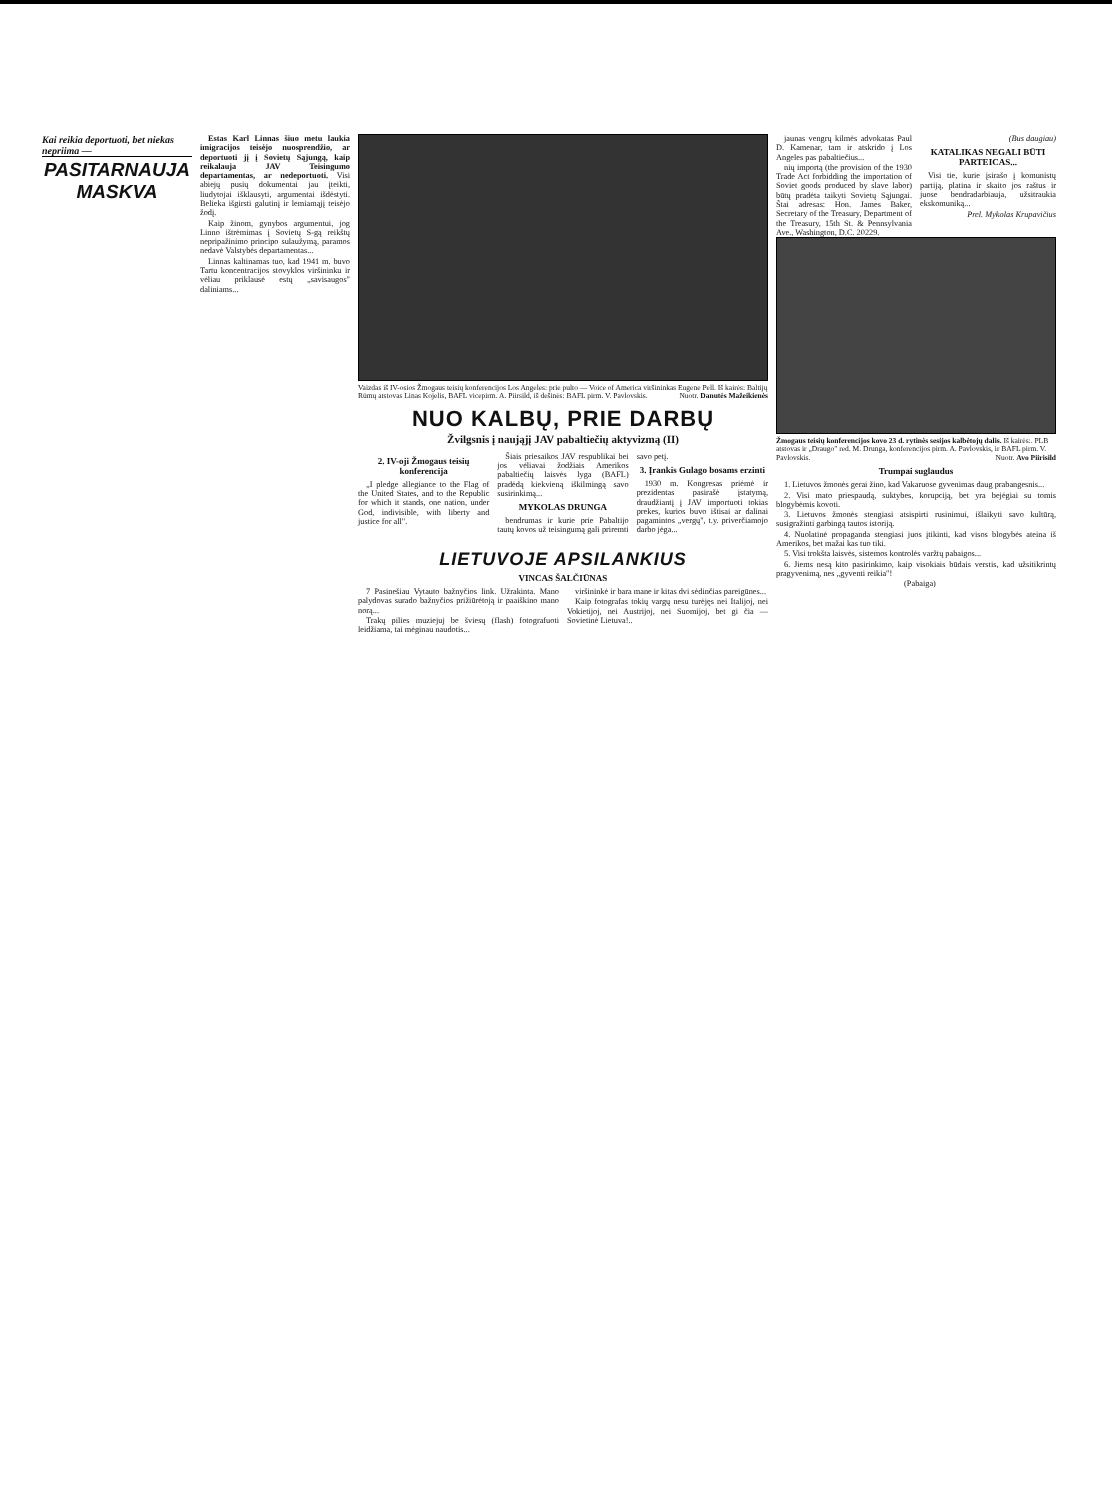Kai reikia deportuoti, bet niekas nepriima —
PASITARNAUJA MASKVA
Estas Karl Linnas šiuo metu laukia imigracijos teisėjo nuosprendžio, ar deportuoti jį į Sovietų Sąjungą, kaip reikalauja JAV Teisingumo departamentas, ar nedeportuoti. Visi abiejų pusių dokumentai jau įteikti, liudytojai išklausyti, argumentai išdėstyti. Belieka išgirsti galutinį ir lemiamąjį teisėjo žodį.
Kaip žinom, gynybos argumentui, jog Linno ištrėmimas į Sovietų S-gą reikštų nepripažinimo principo sulaužymą, paramos nedavė Valstybės departamentas...
Linnas kaltinamas tuo, kad 1941 m. buvo Tartu koncentracijos stovyklos viršininku ir vėliau priklausė estų „savisaugos" daliniams...
Vaizdas iš IV-osios Žmogaus teisių konferencijos Los Angeles: prie pulto — Voice of America viršininkas Eugene Pell. Iš kairės: Baltijų Rūmų atstovas Linas Kojelis, BAFL vicepirm. A. Piirsild, iš dešinės: BAFL pirm. V. Pavlovskis. Nuotr. Danutės Mažeikienės
NUO KALBŲ, PRIE DARBŲ
Žvilgsnis į naująjį JAV pabaltiečių aktyvizmą (II)
2. IV-oji Žmogaus teisių konferencija
„I pledge allegiance to the Flag of the United States, and to the Republic for which it stands, one nation, under God, indivisible, with liberty and justice for all".
Šiais priesaikos JAV respublikai bei jos vėliavai žodžiais Amerikos pabaltiečių laisvės lyga (BAFL) pradėdą kiekvieną iškilmingą savo susirinkimą...
MYKOLAS DRUNGA
bendrumas ir kurie prie Pabaltijo tautų kovos už teisingumą gali priremti savo petį.
3. Įrankis Gulago bosams erzinti
1930 m. Kongresas priėmė ir prezidentas pasirašė įstatymą, draudžiantį į JAV importuoti tokias prekes, kurios buvo ištisai ar dalinai pagamintos „vergų", t.y. priverčiamojo darbo jėga...
LIETUVOJE APSILANKIUS
VINCAS ŠALČIŪNAS
7 Pasinešiau Vytauto bažnyčios link. Užrakinta. Mano palydovas surado bažnyčios prižiūrėtoją ir paaiškino mano norą...
Trakų pilies muziejuj be šviesų (flash) fotografuoti leidžiama, tai mėginau naudotis...
viršininkė ir bara mane ir kitas dvi sėdinčias pareigūnes...
Kaip fotografas tokių vargų nesu turėjęs nei Italijoj, nei Vokietijoj, nei Austrijoj, nei Suomijoj, bet gi čia — Sovietinė Lietuva!..
jaunas vengrų kilmės advokatas Paul D. Kamenar, tam ir atskrido į Los Angeles pas pabaltiečius...
nių importą (the provision of the 1930 Trade Act forbidding the importation of Soviet goods produced by slave labor) būtų pradėta taikyti Sovietų Sąjungai. Štai adresas: Hon. James Baker, Secretary of the Treasury, Department of the Treasury, 15th St. & Pennsylvania Ave., Washington, D.C. 20229.
(Bus daugiau)
KATALIKAS NEGALI BŪTI PARTEICAS...
Visi tie, kurie įsirašo į komunistų partiją, platina ir skaito jos raštus ir juose bendradarbiauja, užsitraukia ekskomuniką...
Prel. Mykolas Krupavičius
Žmogaus teisių konferencijos kovo 23 d. rytinės sesijos kalbėtojų dalis. Iš kairės:. PLB atstovas ir „Draugo" red. M. Drunga, konferencijos pirm. A. Pavlovskis, ir BAFL pirm. V. Pavlovskis. Nuotr. Avo Piirisild
Trumpai suglaudus
1. Lietuvos žmonės gerai žino, kad Vakaruose gyvenimas daug prabangesnis...
2. Visi mato priespaudą, suktybes, korupciją, bet yra bejėgiai su tomis blogybėmis kovoti.
3. Lietuvos žmonės stengiasi atsispirti rusinimui, išlaikyti savo kultūrą, susigražinti garbingą tautos istoriją.
4. Nuolatinė propaganda stengiasi juos įtikinti, kad visos blogybės ateina iš Amerikos, bet mažai kas tuo tiki.
5. Visi trokšta laisvės, sistemos kontrolės varžtų pabaigos...
6. Jiems nesą kito pasirinkimo, kaip visokiais būdais verstis, kad užsitikrintų pragyvenimą, nes „gyventi reikia"!
(Pabaiga)